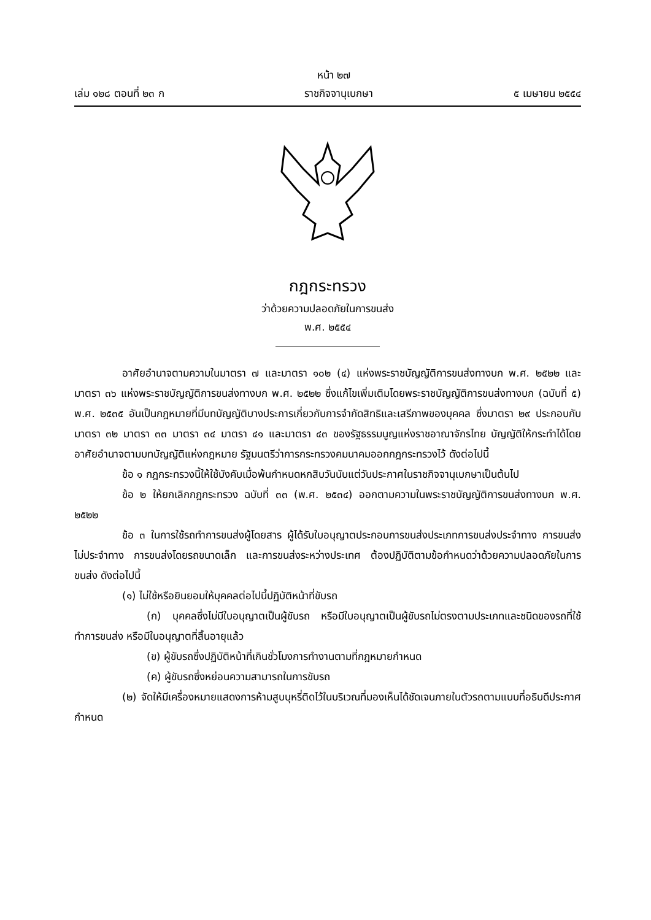หน้า ๒๗
เล่ม ๑๒๘ ตอนที่ ๒๓ ก ราชกิจจานุเบกษา ๕ เมษายน ๒๕๕๔
กฎกระทรวง
ว่าด้วยความปลอดภัยในการขนส่ง
พ.ศ. ๒๕๕๔
อาศัยอำนาจตามความในมาตรา ๗ และมาตรา ๑๐๒ (๔) แห่งพระราชบัญญัติการขนส่งทางบก พ.ศ. ๒๕๒๒ และมาตรา ๓๖ แห่งพระราชบัญญัติการขนส่งทางบก พ.ศ. ๒๕๒๒ ซึ่งแก้ไขเพิ่มเติมโดยพระราชบัญญัติการขนส่งทางบก (ฉบับที่ ๕) พ.ศ. ๒๕๓๕ อันเป็นกฎหมายที่มีบทบัญญัติบางประการเกี่ยวกับการจำกัดสิทธิและเสรีภาพของบุคคล ซึ่งมาตรา ๒๙ ประกอบกับมาตรา ๓๒ มาตรา ๓๓ มาตรา ๓๔ มาตรา ๔๑ และมาตรา ๔๓ ของรัฐธรรมนูญแห่งราชอาณาจักรไทย บัญญัติให้กระทำได้โดยอาศัยอำนาจตามบทบัญญัติแห่งกฎหมาย รัฐมนตรีว่าการกระทรวงคมนาคมออกกฎกระทรวงไว้ ดังต่อไปนี้
ข้อ ๑ กฎกระทรวงนี้ให้ใช้บังคับเมื่อพ้นกำหนดหกสิบวันนับแต่วันประกาศในราชกิจจานุเบกษาเป็นต้นไป
ข้อ ๒ ให้ยกเลิกกฎกระทรวง ฉบับที่ ๓๓ (พ.ศ. ๒๕๓๔) ออกตามความในพระราชบัญญัติการขนส่งทางบก พ.ศ. ๒๕๒๒
ข้อ ๓ ในการใช้รถทำการขนส่งผู้โดยสาร ผู้ได้รับใบอนุญาตประกอบการขนส่งประเภทการขนส่งประจำทาง การขนส่งไม่ประจำทาง การขนส่งโดยรถขนาดเล็ก และการขนส่งระหว่างประเทศ ต้องปฏิบัติตามข้อกำหนดว่าด้วยความปลอดภัยในการขนส่ง ดังต่อไปนี้
(๑) ไม่ใช้หรือยินยอมให้บุคคลต่อไปนี้ปฏิบัติหน้าที่ขับรถ
(ก) บุคคลซึ่งไม่มีใบอนุญาตเป็นผู้ขับรถ หรือมีใบอนุญาตเป็นผู้ขับรถไม่ตรงตามประเภทและชนิดของรถที่ใช้ทำการขนส่ง หรือมีใบอนุญาตที่สิ้นอายุแล้ว
(ข) ผู้ขับรถซึ่งปฏิบัติหน้าที่เกินชั่วโมงการทำงานตามที่กฎหมายกำหนด
(ค) ผู้ขับรถซึ่งหย่อนความสามารถในการขับรถ
(๒) จัดให้มีเครื่องหมายแสดงการห้ามสูบบุหรี่ติดไว้ในบริเวณที่มองเห็นได้ชัดเจนภายในตัวรถตามแบบที่อธิบดีประกาศกำหนด